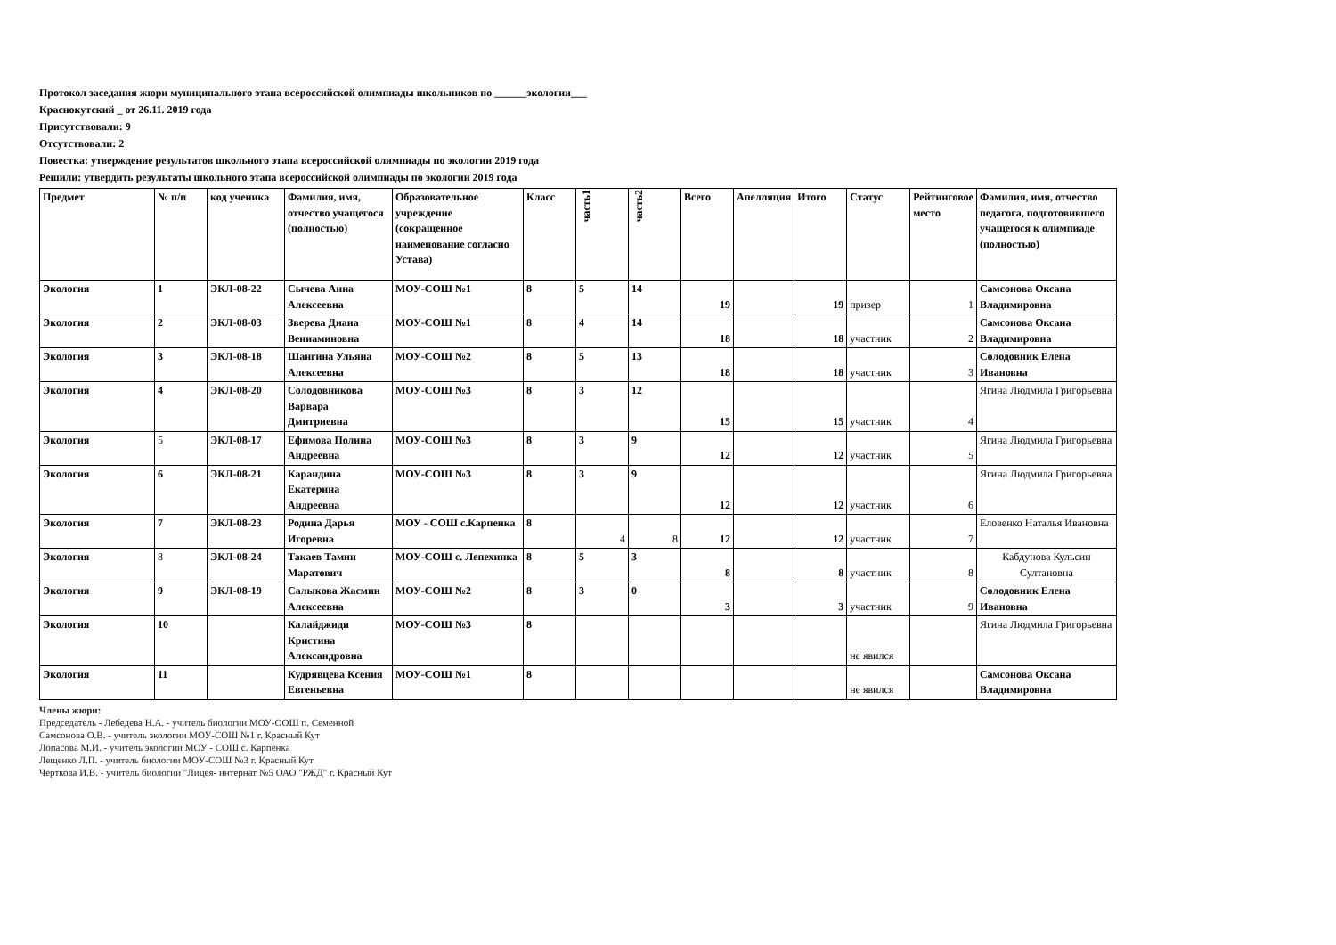Протокол заседания жюри муниципального этапа всероссийской олимпиады школьников по ______экологии___
Краснокутский _ от 26.11. 2019 года
Присутствовали: 9
Отсутствовали: 2
Повестка: утверждение результатов школьного этапа всероссийской олимпиады по экологии 2019 года
Решили: утвердить результаты школьного этапа всероссийской олимпиады по экологии 2019 года
| Предмет | № п/п | код ученика | Фамилия, имя, отчество учащегося (полностью) | Образовательное учреждение (сокращенное наименование согласно Устава) | Класс | часть1 | часть2 | Всего | Апелляция | Итого | Статус | Рейтинговое место | Фамилия, имя, отчество педагога, подготовившего учащегося к олимпиаде (полностью) |
| --- | --- | --- | --- | --- | --- | --- | --- | --- | --- | --- | --- | --- | --- |
| Экология | 1 | ЭКЛ-08-22 | Сычева Анна Алексеевна | МОУ-СОШ №1 | 8 | 5 | 14 | 19 | | 19 | призер | 1 | Самсонова Оксана Владимировна |
| Экология | 2 | ЭКЛ-08-03 | Зверева Диана Вениаминовна | МОУ-СОШ №1 | 8 | 4 | 14 | 18 | | 18 | участник | 2 | Самсонова Оксана Владимировна |
| Экология | 3 | ЭКЛ-08-18 | Шангина Ульяна Алексеевна | МОУ-СОШ №2 | 8 | 5 | 13 | 18 | | 18 | участник | 3 | Солодовник Елена Ивановна |
| Экология | 4 | ЭКЛ-08-20 | Солодовникова Варвара Дмитриевна | МОУ-СОШ №3 | 8 | 3 | 12 | 15 | | 15 | участник | 4 | Ягина Людмила Григорьевна |
| Экология | 5 | ЭКЛ-08-17 | Ефимова Полина Андреевна | МОУ-СОШ №3 | 8 | 3 | 9 | 12 | | 12 | участник | 5 | Ягина Людмила Григорьевна |
| Экология | 6 | ЭКЛ-08-21 | Карандина Екатерина Андреевна | МОУ-СОШ №3 | 8 | 3 | 9 | 12 | | 12 | участник | 6 | Ягина Людмила Григорьевна |
| Экология | 7 | ЭКЛ-08-23 | Родина Дарья Игоревна | МОУ - СОШ с.Карпенка | 8 | 4 | 8 | 12 | | 12 | участник | 7 | Еловенко Наталья Ивановна |
| Экология | 8 | ЭКЛ-08-24 | Такаев Тамин Маратович | МОУ-СОШ с. Лепехинка | 8 | 5 | 3 | 8 | | 8 | участник | 8 | Кабдунова Кульсин Султановна |
| Экология | 9 | ЭКЛ-08-19 | Салыкова Жасмин Алексеевна | МОУ-СОШ №2 | 8 | 3 | 0 | 3 | | 3 | участник | 9 | Солодовник Елена Ивановна |
| Экология | 10 | | Калайджиди Кристина Александровна | МОУ-СОШ №3 | 8 | | | | | | не явился | | Ягина Людмила Григорьевна |
| Экология | 11 | | Кудрявцева Ксения Евгеньевна | МОУ-СОШ №1 | 8 | | | | | | не явился | | Самсонова Оксана Владимировна |
Члены жюри:
Председатель - Лебедева Н.А. - учитель биологии МОУ-ООШ п. Семенной
Самсонова О.В. - учитель экологии МОУ-СОШ №1 г. Красный Кут
Лопасова М.И. - учитель экологии МОУ - СОШ с. Карпенка
Лещенко Л.П. - учитель биологии МОУ-СОШ №3 г. Красный Кут
Черткова И.В. - учитель биологии "Лицея- интернат №5 ОАО "РЖД" г. Красный Кут